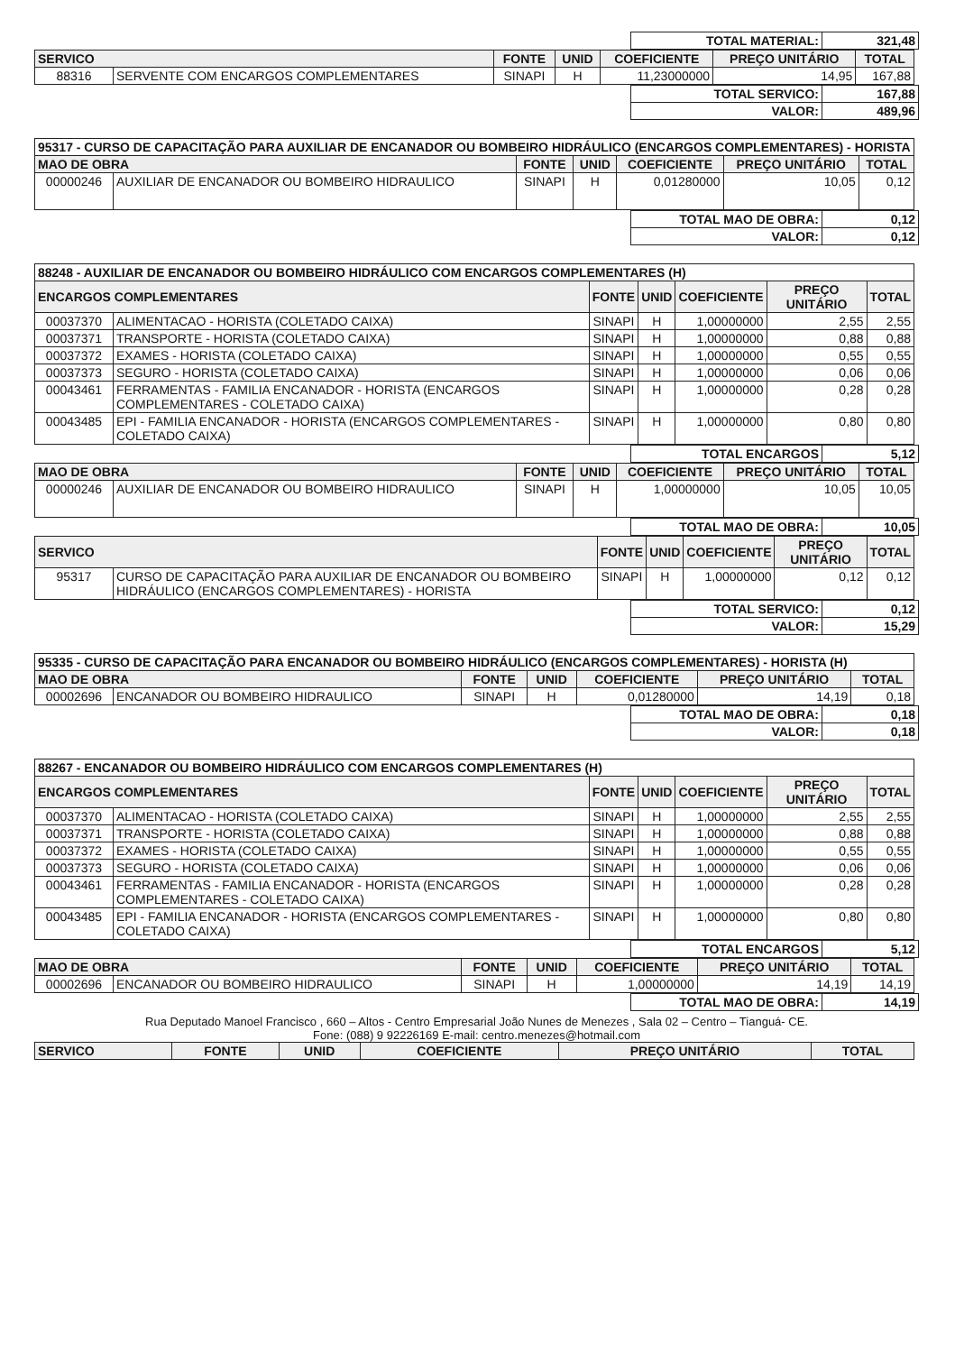| TOTAL MATERIAL: | 321,48 |
| SERVICO | | FONTE | UNID | COEFICIENTE | PREÇO UNITÁRIO | TOTAL |
| --- | --- | --- | --- | --- | --- | --- |
| 88316 | SERVENTE COM ENCARGOS COMPLEMENTARES | SINAPI | H | 11,23000000 | 14,95 | 167,88 |
| TOTAL SERVICO: | 167,88 |
| VALOR: | 489,96 |
| 95317 - CURSO DE CAPACITAÇÃO PARA AUXILIAR DE ENCANADOR OU BOMBEIRO HIDRÁULICO (ENCARGOS COMPLEMENTARES) - HORISTA | | | | | | |
| --- | --- | --- | --- | --- | --- | --- |
| MAO DE OBRA | | FONTE | UNID | COEFICIENTE | PREÇO UNITÁRIO | TOTAL |
| 00000246 | AUXILIAR DE ENCANADOR OU BOMBEIRO HIDRAULICO | SINAPI | H | 0,01280000 | 10,05 | 0,12 |
| TOTAL MAO DE OBRA: | 0,12 |
| VALOR: | 0,12 |
| 88248 - AUXILIAR DE ENCANADOR OU BOMBEIRO HIDRÁULICO COM ENCARGOS COMPLEMENTARES (H) | | | | | | |
| --- | --- | --- | --- | --- | --- | --- |
| ENCARGOS COMPLEMENTARES | | FONTE | UNID | COEFICIENTE | PREÇO UNITÁRIO | TOTAL |
| 00037370 | ALIMENTACAO - HORISTA (COLETADO CAIXA) | SINAPI | H | 1,00000000 | 2,55 | 2,55 |
| 00037371 | TRANSPORTE - HORISTA (COLETADO CAIXA) | SINAPI | H | 1,00000000 | 0,88 | 0,88 |
| 00037372 | EXAMES - HORISTA (COLETADO CAIXA) | SINAPI | H | 1,00000000 | 0,55 | 0,55 |
| 00037373 | SEGURO - HORISTA (COLETADO CAIXA) | SINAPI | H | 1,00000000 | 0,06 | 0,06 |
| 00043461 | FERRAMENTAS - FAMILIA ENCANADOR - HORISTA (ENCARGOS COMPLEMENTARES - COLETADO CAIXA) | SINAPI | H | 1,00000000 | 0,28 | 0,28 |
| 00043485 | EPI - FAMILIA ENCANADOR - HORISTA (ENCARGOS COMPLEMENTARES - COLETADO CAIXA) | SINAPI | H | 1,00000000 | 0,80 | 0,80 |
| TOTAL ENCARGOS | 5,12 |
| MAO DE OBRA | | FONTE | UNID | COEFICIENTE | PREÇO UNITÁRIO | TOTAL |
| --- | --- | --- | --- | --- | --- | --- |
| 00000246 | AUXILIAR DE ENCANADOR OU BOMBEIRO HIDRAULICO | SINAPI | H | 1,00000000 | 10,05 | 10,05 |
| TOTAL MAO DE OBRA: | 10,05 |
| SERVICO | | FONTE | UNID | COEFICIENTE | PREÇO UNITÁRIO | TOTAL |
| --- | --- | --- | --- | --- | --- | --- |
| 95317 | CURSO DE CAPACITAÇÃO PARA AUXILIAR DE ENCANADOR OU BOMBEIRO HIDRÁULICO (ENCARGOS COMPLEMENTARES) - HORISTA | SINAPI | H | 1,00000000 | 0,12 | 0,12 |
| TOTAL SERVICO: | 0,12 |
| VALOR: | 15,29 |
| 95335 - CURSO DE CAPACITAÇÃO PARA ENCANADOR OU BOMBEIRO HIDRÁULICO (ENCARGOS COMPLEMENTARES) - HORISTA (H) | | | | | | |
| --- | --- | --- | --- | --- | --- | --- |
| MAO DE OBRA | | FONTE | UNID | COEFICIENTE | PREÇO UNITÁRIO | TOTAL |
| 00002696 | ENCANADOR OU BOMBEIRO HIDRAULICO | SINAPI | H | 0,01280000 | 14,19 | 0,18 |
| TOTAL MAO DE OBRA: | 0,18 |
| VALOR: | 0,18 |
| 88267 - ENCANADOR OU BOMBEIRO HIDRÁULICO COM ENCARGOS COMPLEMENTARES (H) | | | | | | |
| --- | --- | --- | --- | --- | --- | --- |
| ENCARGOS COMPLEMENTARES | | FONTE | UNID | COEFICIENTE | PREÇO UNITÁRIO | TOTAL |
| 00037370 | ALIMENTACAO - HORISTA (COLETADO CAIXA) | SINAPI | H | 1,00000000 | 2,55 | 2,55 |
| 00037371 | TRANSPORTE - HORISTA (COLETADO CAIXA) | SINAPI | H | 1,00000000 | 0,88 | 0,88 |
| 00037372 | EXAMES - HORISTA (COLETADO CAIXA) | SINAPI | H | 1,00000000 | 0,55 | 0,55 |
| 00037373 | SEGURO - HORISTA (COLETADO CAIXA) | SINAPI | H | 1,00000000 | 0,06 | 0,06 |
| 00043461 | FERRAMENTAS - FAMILIA ENCANADOR - HORISTA (ENCARGOS COMPLEMENTARES - COLETADO CAIXA) | SINAPI | H | 1,00000000 | 0,28 | 0,28 |
| 00043485 | EPI - FAMILIA ENCANADOR - HORISTA (ENCARGOS COMPLEMENTARES - COLETADO CAIXA) | SINAPI | H | 1,00000000 | 0,80 | 0,80 |
| TOTAL ENCARGOS | 5,12 |
| MAO DE OBRA | | FONTE | UNID | COEFICIENTE | PREÇO UNITÁRIO | TOTAL |
| --- | --- | --- | --- | --- | --- | --- |
| 00002696 | ENCANADOR OU BOMBEIRO HIDRAULICO | SINAPI | H | 1,00000000 | 14,19 | 14,19 |
| TOTAL MAO DE OBRA: | 14,19 |
Rua Deputado Manoel Francisco , 660 – Altos - Centro Empresarial João Nunes de Menezes , Sala 02 – Centro – Tianguá- CE.
Fone: (088) 9 92226169 E-mail: centro.menezes@hotmail.com
| SERVICO | FONTE | UNID | COEFICIENTE | PREÇO UNITÁRIO | TOTAL |
| --- | --- | --- | --- | --- | --- |